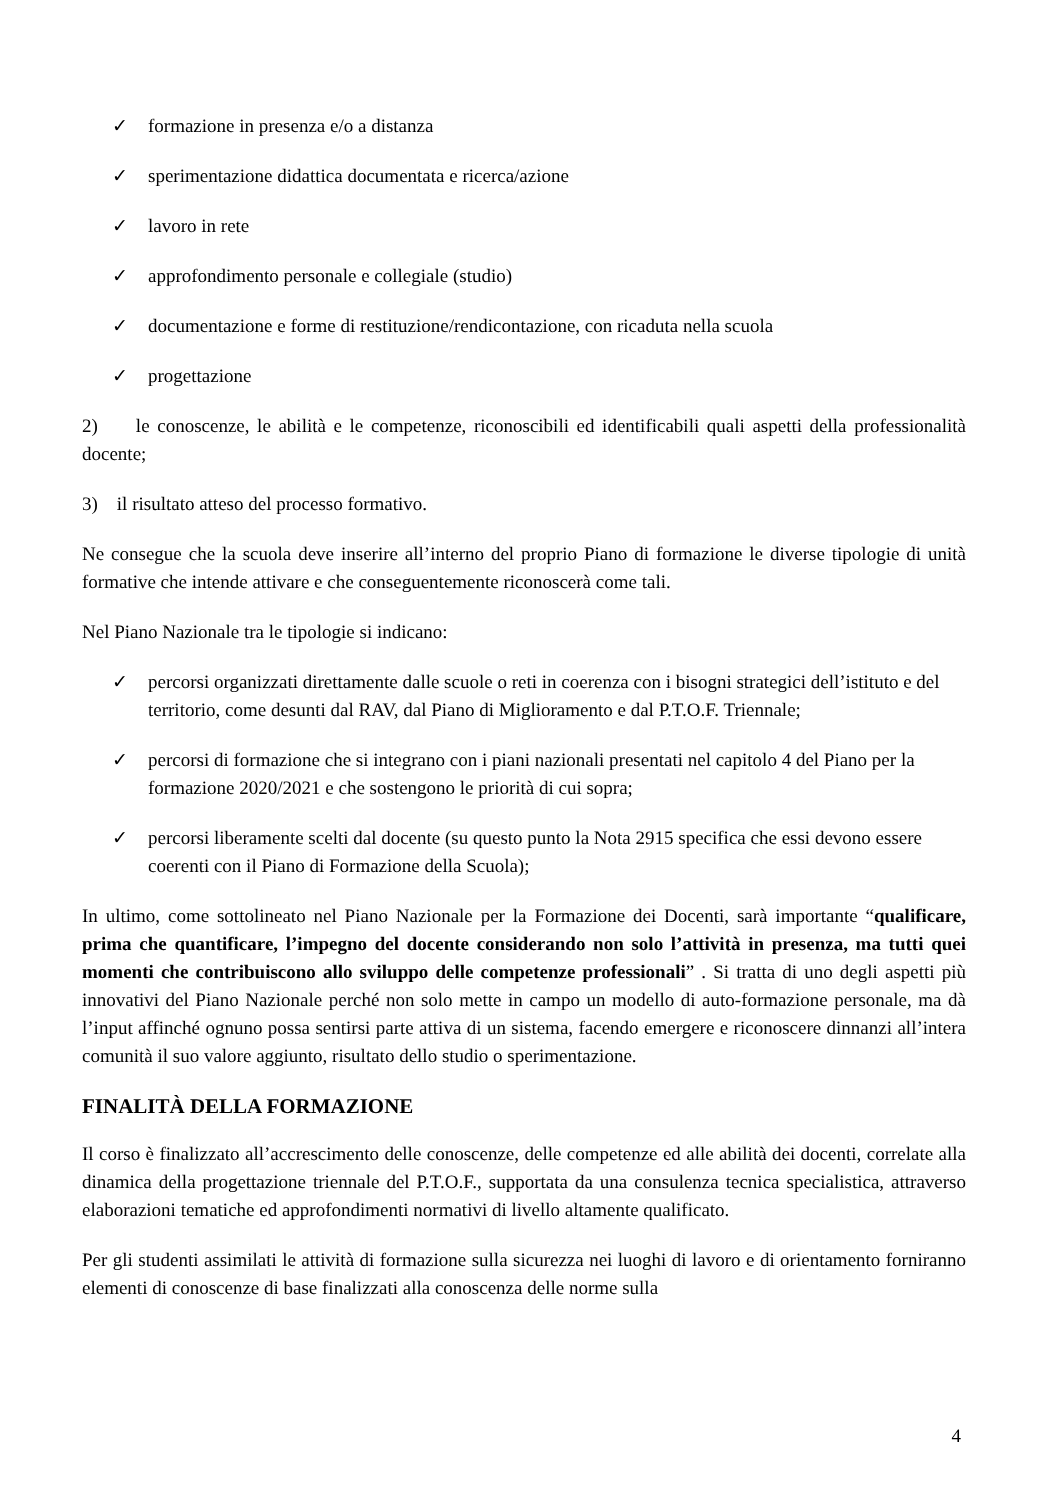✓ formazione in presenza e/o a distanza
✓ sperimentazione didattica documentata e ricerca/azione
✓ lavoro in rete
✓ approfondimento personale e collegiale (studio)
✓ documentazione e forme di restituzione/rendicontazione, con ricaduta nella scuola
✓ progettazione
2) le conoscenze, le abilità e le competenze, riconoscibili ed identificabili quali aspetti della professionalità docente;
3) il risultato atteso del processo formativo.
Ne consegue che la scuola deve inserire all’interno del proprio Piano di formazione le diverse tipologie di unità formative che intende attivare e che conseguentemente riconoscerà come tali.
Nel Piano Nazionale tra le tipologie si indicano:
✓ percorsi organizzati direttamente dalle scuole o reti in coerenza con i bisogni strategici dell’istituto e del territorio, come desunti dal RAV, dal Piano di Miglioramento e dal P.T.O.F. Triennale;
✓ percorsi di formazione che si integrano con i piani nazionali presentati nel capitolo 4 del Piano per la formazione 2020/2021 e che sostengono le priorità di cui sopra;
✓ percorsi liberamente scelti dal docente (su questo punto la Nota 2915 specifica che essi devono essere coerenti con il Piano di Formazione della Scuola);
In ultimo, come sottolineato nel Piano Nazionale per la Formazione dei Docenti, sarà importante “qualificare, prima che quantificare, l’impegno del docente considerando non solo l’attività in presenza, ma tutti quei momenti che contribuiscono allo sviluppo delle competenze professionali” . Si tratta di uno degli aspetti più innovativi del Piano Nazionale perché non solo mette in campo un modello di auto-formazione personale, ma dà l’input affinché ognuno possa sentirsi parte attiva di un sistema, facendo emergere e riconoscere dinnanzi all’intera comunità il suo valore aggiunto, risultato dello studio o sperimentazione.
FINALITÀ DELLA FORMAZIONE
Il corso è finalizzato all’accrescimento delle conoscenze, delle competenze ed alle abilità dei docenti, correlate alla dinamica della progettazione triennale del P.T.O.F., supportata da una consulenza tecnica specialistica, attraverso elaborazioni tematiche ed approfondimenti normativi di livello altamente qualificato.
Per gli studenti assimilati le attività di formazione sulla sicurezza nei luoghi di lavoro e di orientamento forniranno elementi di conoscenze di base finalizzati alla conoscenza delle norme sulla
4